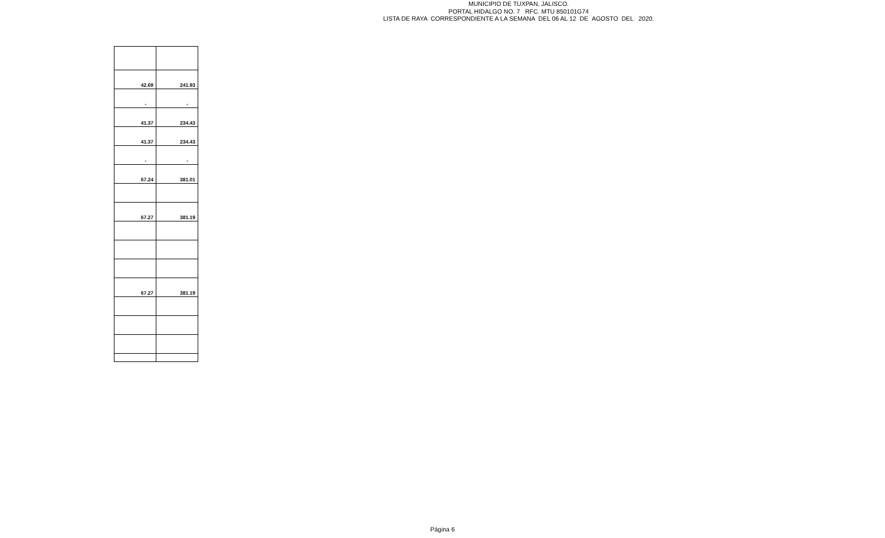MUNICIPIO DE TUXPAN, JALISCO.
PORTAL HIDALGO NO. 7 RFC. MTU 850101G74
LISTA DE RAYA CORRESPONDIENTE A LA SEMANA DEL 06 AL 12 DE AGOSTO DEL 2020.
| 42.69 | 241.93 |
| - | - |
| 41.37 | 234.43 |
| 41.37 | 234.43 |
| - | - |
| 67.24 | 381.01 |
| 67.27 | 381.19 |
| 67.27 | 381.19 |
Página 6